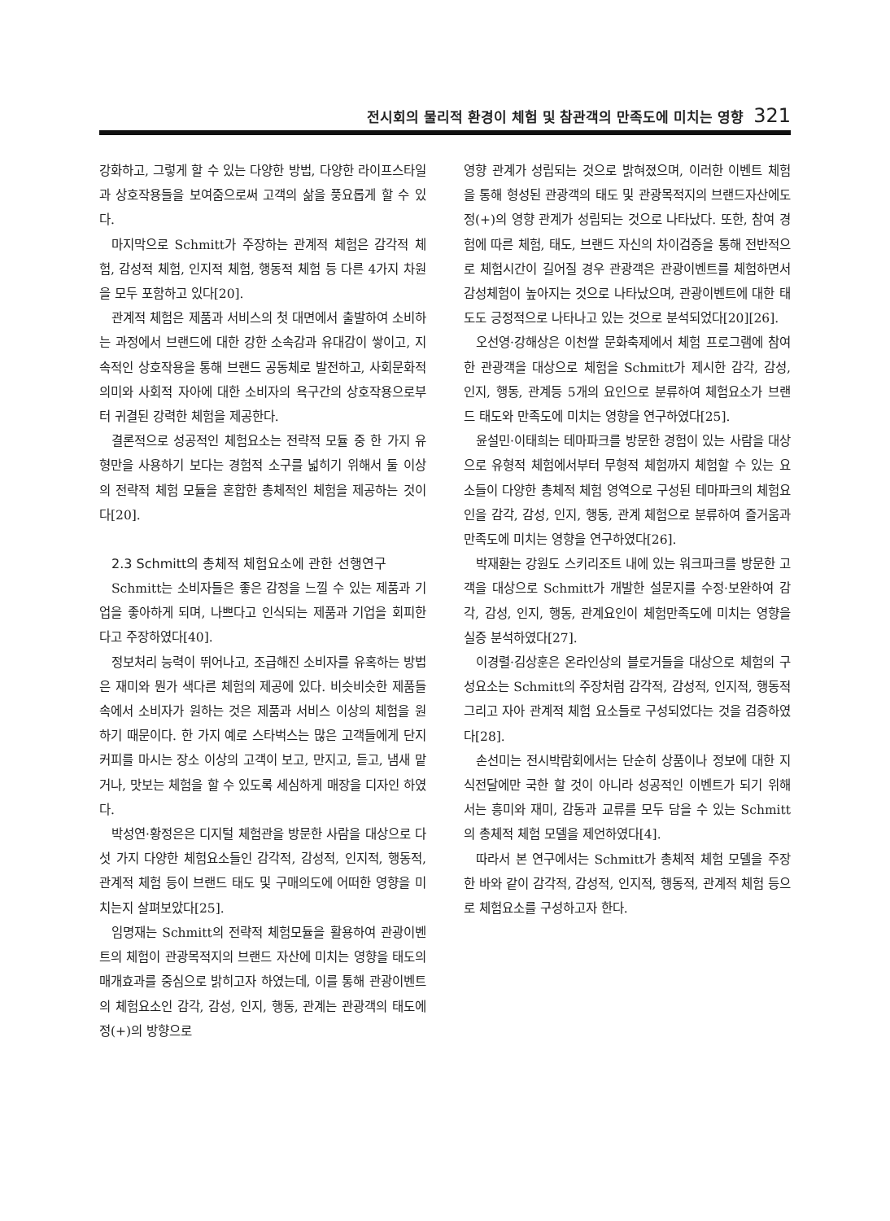전시회의 물리적 환경이 체험 및 참관객의 만족도에 미치는 영향 321
강화하고, 그렇게 할 수 있는 다양한 방법, 다양한 라이프스타일과 상호작용들을 보여줌으로써 고객의 삶을 풍요롭게 할 수 있다.
마지막으로 Schmitt가 주장하는 관계적 체험은 감각적 체험, 감성적 체험, 인지적 체험, 행동적 체험 등 다른 4가지 차원을 모두 포함하고 있다[20].
관계적 체험은 제품과 서비스의 첫 대면에서 출발하여 소비하는 과정에서 브랜드에 대한 강한 소속감과 유대감이 쌓이고, 지속적인 상호작용을 통해 브랜드 공동체로 발전하고, 사회문화적 의미와 사회적 자아에 대한 소비자의 욕구간의 상호작용으로부터 귀결된 강력한 체험을 제공한다.
결론적으로 성공적인 체험요소는 전략적 모듈 중 한 가지 유형만을 사용하기 보다는 경험적 소구를 넓히기 위해서 둘 이상의 전략적 체험 모듈을 혼합한 총체적인 체험을 제공하는 것이다[20].
2.3 Schmitt의 총체적 체험요소에 관한 선행연구
Schmitt는 소비자들은 좋은 감정을 느낄 수 있는 제품과 기업을 좋아하게 되며, 나쁘다고 인식되는 제품과 기업을 회피한다고 주장하였다[40].
정보처리 능력이 뛰어나고, 조급해진 소비자를 유혹하는 방법은 재미와 뭔가 색다른 체험의 제공에 있다. 비슷비슷한 제품들 속에서 소비자가 원하는 것은 제품과 서비스 이상의 체험을 원하기 때문이다. 한 가지 예로 스타벅스는 많은 고객들에게 단지 커피를 마시는 장소 이상의 고객이 보고, 만지고, 듣고, 냄새 맡거나, 맛보는 체험을 할 수 있도록 세심하게 매장을 디자인 하였다.
박성연·황정은은 디지털 체험관을 방문한 사람을 대상으로 다섯 가지 다양한 체험요소들인 감각적, 감성적, 인지적, 행동적, 관계적 체험 등이 브랜드 태도 및 구매의도에 어떠한 영향을 미치는지 살펴보았다[25].
임명재는 Schmitt의 전략적 체험모듈을 활용하여 관광이벤트의 체험이 관광목적지의 브랜드 자산에 미치는 영향을 태도의 매개효과를 중심으로 밝히고자 하였는데, 이를 통해 관광이벤트의 체험요소인 감각, 감성, 인지, 행동, 관계는 관광객의 태도에 정(+)의 방향으로
영향 관계가 성립되는 것으로 밝혀졌으며, 이러한 이벤트 체험을 통해 형성된 관광객의 태도 및 관광목적지의 브랜드자산에도 정(+)의 영향 관계가 성립되는 것으로 나타났다. 또한, 참여 경험에 따른 체험, 태도, 브랜드 자신의 차이검증을 통해 전반적으로 체험시간이 길어질 경우 관광객은 관광이벤트를 체험하면서 감성체험이 높아지는 것으로 나타났으며, 관광이벤트에 대한 태도도 긍정적으로 나타나고 있는 것으로 분석되었다[20][26].
오선영·강해상은 이천쌀 문화축제에서 체험 프로그램에 참여한 관광객을 대상으로 체험을 Schmitt가 제시한 감각, 감성, 인지, 행동, 관계등 5개의 요인으로 분류하여 체험요소가 브랜드 태도와 만족도에 미치는 영향을 연구하였다[25].
윤설민·이태희는 테마파크를 방문한 경험이 있는 사람을 대상으로 유형적 체험에서부터 무형적 체험까지 체험할 수 있는 요소들이 다양한 총체적 체험 영역으로 구성된 테마파크의 체험요인을 감각, 감성, 인지, 행동, 관계 체험으로 분류하여 즐거움과 만족도에 미치는 영향을 연구하였다[26].
박재환는 강원도 스키리조트 내에 있는 워크파크를 방문한 고객을 대상으로 Schmitt가 개발한 설문지를 수정·보완하여 감각, 감성, 인지, 행동, 관계요인이 체험만족도에 미치는 영향을 실증 분석하였다[27].
이경렬·김상훈은 온라인상의 블로거들을 대상으로 체험의 구성요소는 Schmitt의 주장처럼 감각적, 감성적, 인지적, 행동적 그리고 자아 관계적 체험 요소들로 구성되었다는 것을 검증하였다[28].
손선미는 전시박람회에서는 단순히 상품이나 정보에 대한 지식전달에만 국한 할 것이 아니라 성공적인 이벤트가 되기 위해서는 흥미와 재미, 감동과 교류를 모두 담을 수 있는 Schmitt의 총체적 체험 모델을 제언하였다[4].
따라서 본 연구에서는 Schmitt가 총체적 체험 모델을 주장한 바와 같이 감각적, 감성적, 인지적, 행동적, 관계적 체험 등으로 체험요소를 구성하고자 한다.